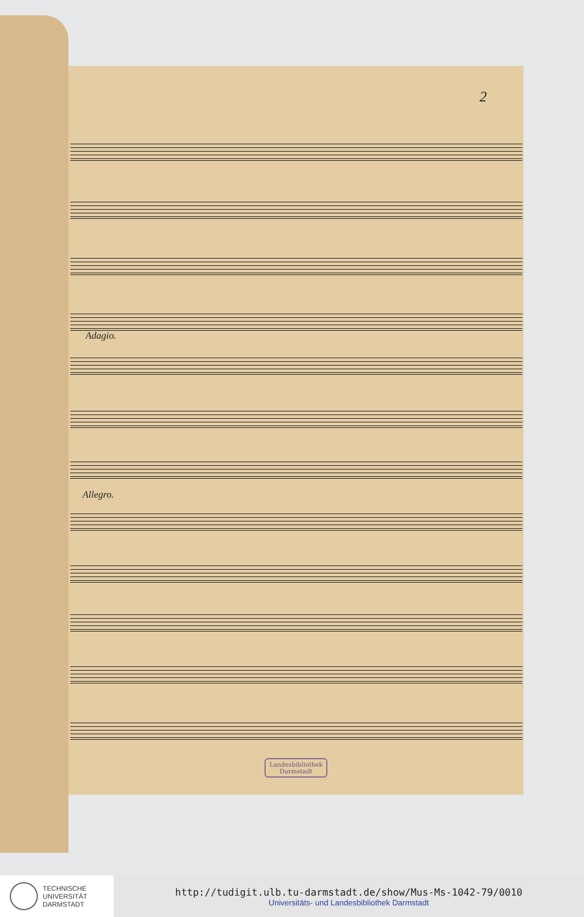2
Adagio.
Allegro.
Landesbibliothek
Darmstadt
TECHNISCHE
UNIVERSITÄT
DARMSTADT
http://tudigit.ulb.tu-darmstadt.de/show/Mus-Ms-1042-79/0010
Universitäts- und Landesbibliothek Darmstadt